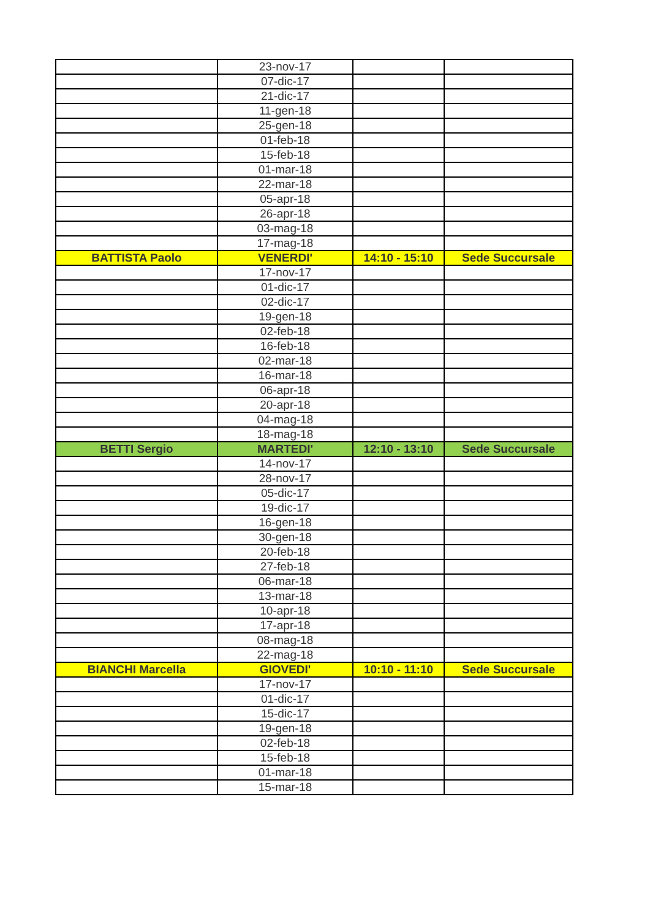| | 23-nov-17 | | |
| | 07-dic-17 | | |
| | 21-dic-17 | | |
| | 11-gen-18 | | |
| | 25-gen-18 | | |
| | 01-feb-18 | | |
| | 15-feb-18 | | |
| | 01-mar-18 | | |
| | 22-mar-18 | | |
| | 05-apr-18 | | |
| | 26-apr-18 | | |
| | 03-mag-18 | | |
| | 17-mag-18 | | |
| BATTISTA Paolo | VENERDI' | 14:10 - 15:10 | Sede Succursale |
| | 17-nov-17 | | |
| | 01-dic-17 | | |
| | 02-dic-17 | | |
| | 19-gen-18 | | |
| | 02-feb-18 | | |
| | 16-feb-18 | | |
| | 02-mar-18 | | |
| | 16-mar-18 | | |
| | 06-apr-18 | | |
| | 20-apr-18 | | |
| | 04-mag-18 | | |
| | 18-mag-18 | | |
| BETTI Sergio | MARTEDI' | 12:10 - 13:10 | Sede Succursale |
| | 14-nov-17 | | |
| | 28-nov-17 | | |
| | 05-dic-17 | | |
| | 19-dic-17 | | |
| | 16-gen-18 | | |
| | 30-gen-18 | | |
| | 20-feb-18 | | |
| | 27-feb-18 | | |
| | 06-mar-18 | | |
| | 13-mar-18 | | |
| | 10-apr-18 | | |
| | 17-apr-18 | | |
| | 08-mag-18 | | |
| | 22-mag-18 | | |
| BIANCHI Marcella | GIOVEDI' | 10:10 - 11:10 | Sede Succursale |
| | 17-nov-17 | | |
| | 01-dic-17 | | |
| | 15-dic-17 | | |
| | 19-gen-18 | | |
| | 02-feb-18 | | |
| | 15-feb-18 | | |
| | 01-mar-18 | | |
| | 15-mar-18 | | |